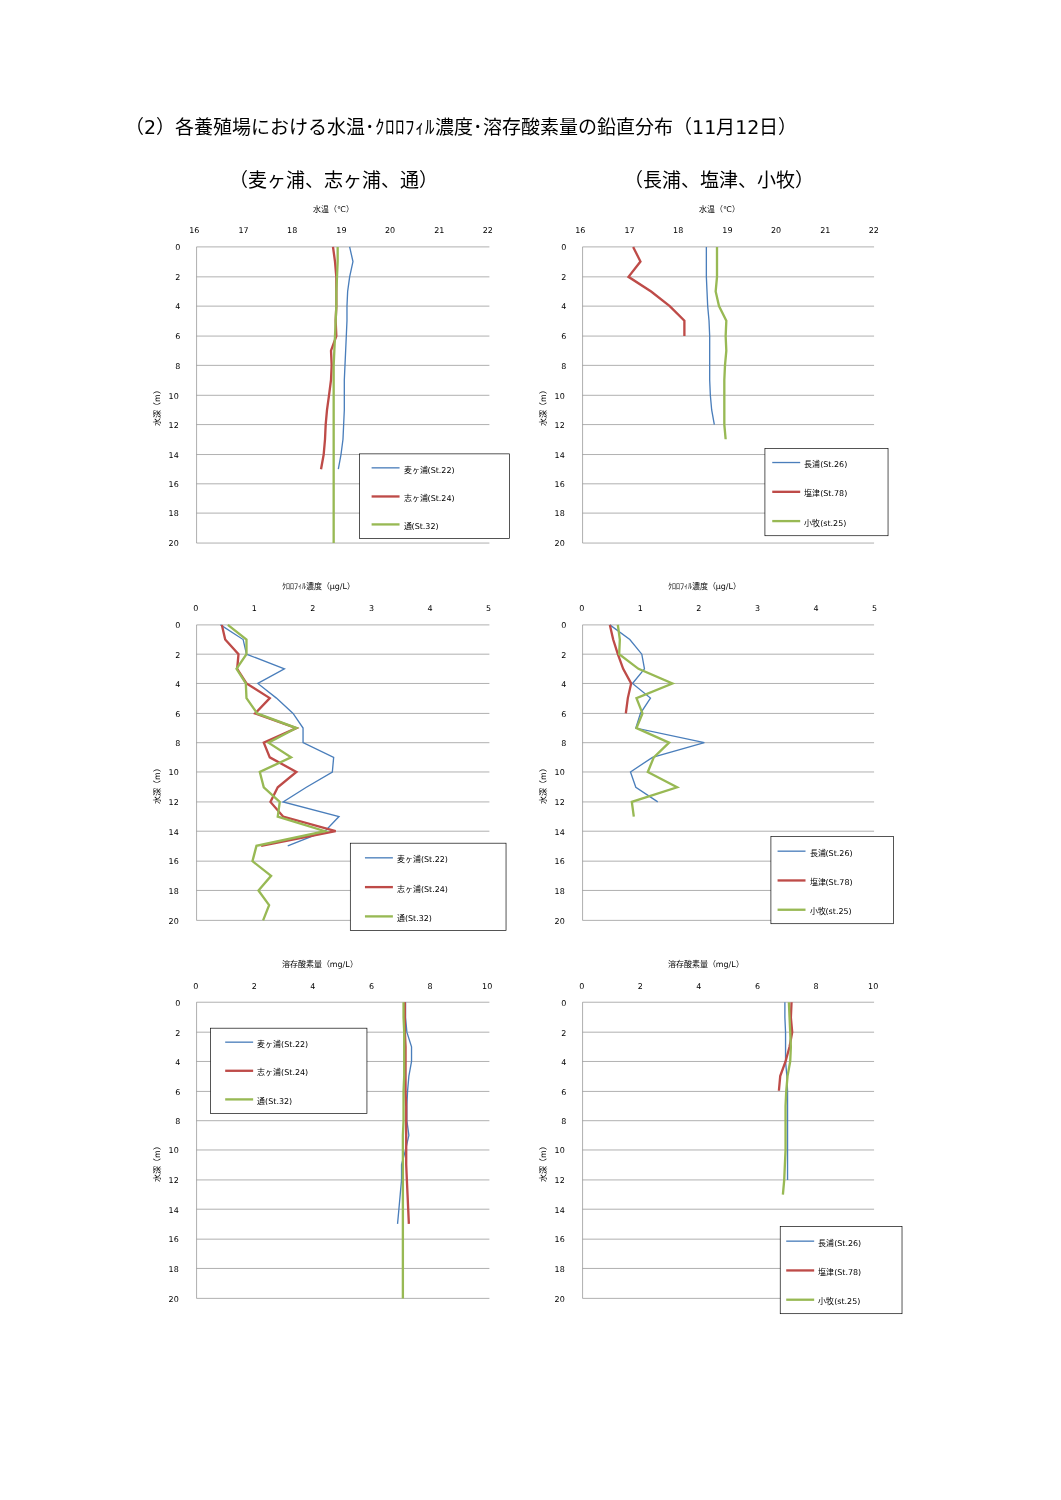（2）各養殖場における水温･ｸﾛﾛﾌｨﾙ濃度･溶存酸素量の鉛直分布（11月12日）
（麦ヶ浦、志ヶ浦、通） （長浦、塩津、小牧）
水温（℃）
16
17
18
19
20
21
22
0
2
4
6
8
10
12
14
16
18
20
水深（m）
麦ヶ浦(St.22)
志ヶ浦(St.24)
通(St.32)
水温（℃）
16
17
18
19
20
21
22
0
2
4
6
8
10
12
14
16
18
20
水深（m）
長浦(St.26)
塩津(St.78)
小牧(st.25)
ｸﾛﾛﾌｨﾙ濃度（μg/L）
0
1
2
3
4
5
0
2
4
6
8
10
12
14
16
18
20
水深（m）
麦ヶ浦(St.22)
志ヶ浦(St.24)
通(St.32)
ｸﾛﾛﾌｨﾙ濃度（μg/L）
0
1
2
3
4
5
0
2
4
6
8
10
12
14
16
18
20
水深（m）
長浦(St.26)
塩津(St.78)
小牧(st.25)
溶存酸素量（mg/L）
0
2
4
6
8
10
0
2
4
6
8
10
12
14
16
18
20
水深（m）
麦ヶ浦(St.22)
志ヶ浦(St.24)
通(St.32)
溶存酸素量（mg/L）
0
2
4
6
8
10
0
2
4
6
8
10
12
14
16
18
20
水深（m）
長浦(St.26)
塩津(St.78)
小牧(st.25)